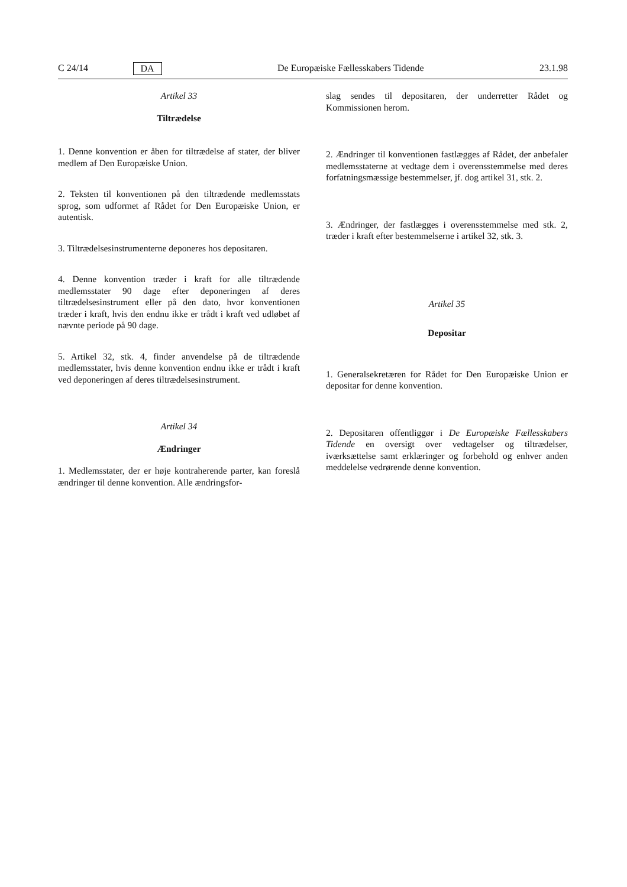C 24/14 DA De Europæiske Fællesskabers Tidende 23.1.98
Artikel 33
Tiltrædelse
1. Denne konvention er åben for tiltrædelse af stater, der bliver medlem af Den Europæiske Union.
2. Teksten til konventionen på den tiltrædende medlemsstats sprog, som udformet af Rådet for Den Europæiske Union, er autentisk.
3. Tiltrædelsesinstrumenterne deponeres hos depositaren.
4. Denne konvention træder i kraft for alle tiltrædende medlemsstater 90 dage efter deponeringen af deres tiltrædelsesinstrument eller på den dato, hvor konventionen træder i kraft, hvis den endnu ikke er trådt i kraft ved udløbet af nævnte periode på 90 dage.
5. Artikel 32, stk. 4, finder anvendelse på de tiltrædende medlemsstater, hvis denne konvention endnu ikke er trådt i kraft ved deponeringen af deres tiltrædelsesinstrument.
Artikel 34
Ændringer
1. Medlemsstater, der er høje kontraherende parter, kan foreslå ændringer til denne konvention. Alle ændringsfor-
slag sendes til depositaren, der underretter Rådet og Kommissionen herom.
2. Ændringer til konventionen fastlægges af Rådet, der anbefaler medlemsstaterne at vedtage dem i overensstemmelse med deres forfatningsmæssige bestemmelser, jf. dog artikel 31, stk. 2.
3. Ændringer, der fastlægges i overensstemmelse med stk. 2, træder i kraft efter bestemmelserne i artikel 32, stk. 3.
Artikel 35
Depositar
1. Generalsekretæren for Rådet for Den Europæiske Union er depositar for denne konvention.
2. Depositaren offentliggør i De Europæiske Fællesskabers Tidende en oversigt over vedtagelser og tiltrædelser, iværksættelse samt erklæringer og forbehold og enhver anden meddelelse vedrørende denne konvention.